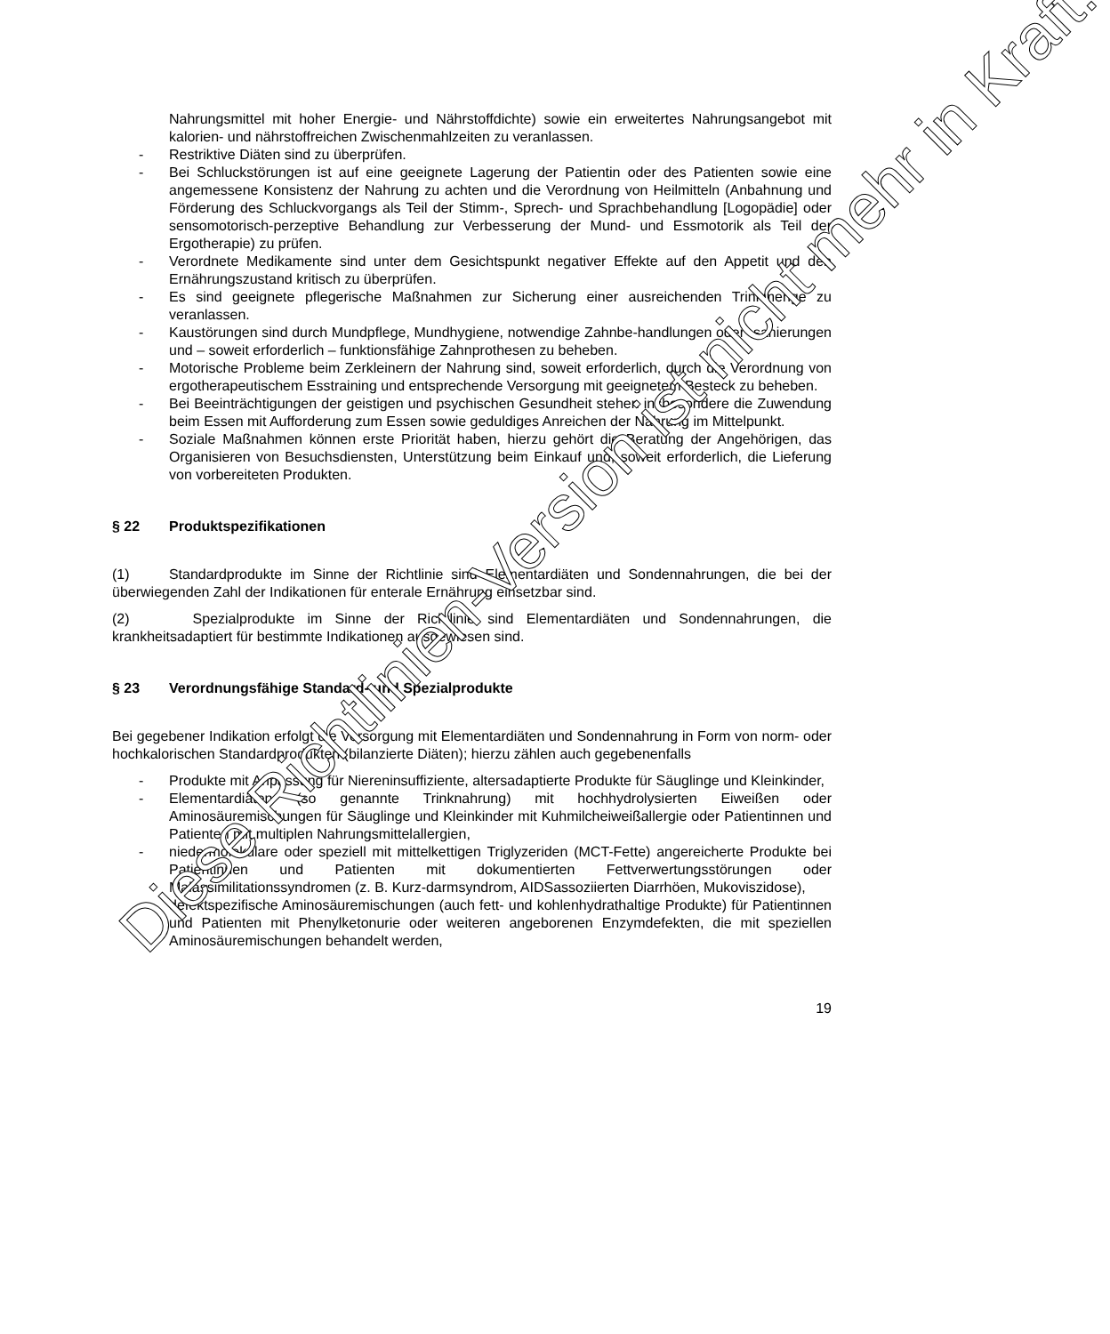Nahrungsmittel mit hoher Energie- und Nährstoffdichte) sowie ein erweitertes Nahrungsangebot mit kalorien- und nährstoffreichen Zwischenmahlzeiten zu veranlassen.
- Restriktive Diäten sind zu überprüfen.
- Bei Schluckstörungen ist auf eine geeignete Lagerung der Patientin oder des Patienten sowie eine angemessene Konsistenz der Nahrung zu achten und die Verordnung von Heilmitteln (Anbahnung und Förderung des Schluckvorgangs als Teil der Stimm-, Sprech- und Sprachbehandlung [Logopädie] oder sensomotorisch-perzeptive Behandlung zur Verbesserung der Mund- und Essmotorik als Teil der Ergotherapie) zu prüfen.
- Verordnete Medikamente sind unter dem Gesichtspunkt negativer Effekte auf den Appetit und den Ernährungszustand kritisch zu überprüfen.
- Es sind geeignete pflegerische Maßnahmen zur Sicherung einer ausreichenden Trinkmenge zu veranlassen.
- Kaustörungen sind durch Mundpflege, Mundhygiene, notwendige Zahnbe-handlungen oder -sanierungen und – soweit erforderlich – funktionsfähige Zahnprothesen zu beheben.
- Motorische Probleme beim Zerkleinern der Nahrung sind, soweit erforderlich, durch die Verordnung von ergotherapeutischem Esstraining und entsprechende Versorgung mit geeignetem Besteck zu beheben.
- Bei Beeinträchtigungen der geistigen und psychischen Gesundheit stehen insbesondere die Zuwendung beim Essen mit Aufforderung zum Essen sowie geduldiges Anreichen der Nahrung im Mittelpunkt.
- Soziale Maßnahmen können erste Priorität haben, hierzu gehört die Beratung der Angehörigen, das Organisieren von Besuchsdiensten, Unterstützung beim Einkauf und, soweit erforderlich, die Lieferung von vorbereiteten Produkten.
§ 22 Produktspezifikationen
(1) Standardprodukte im Sinne der Richtlinie sind Elementardiäten und Sondennahrungen, die bei der überwiegenden Zahl der Indikationen für enterale Ernährung einsetzbar sind.
(2) Spezialprodukte im Sinne der Richtlinie sind Elementardiäten und Sondennahrungen, die krankheitsadaptiert für bestimmte Indikationen ausgewiesen sind.
§ 23 Verordnungsfähige Standard- und Spezialprodukte
Bei gegebener Indikation erfolgt die Versorgung mit Elementardiäten und Sondennahrung in Form von norm- oder hochkalorischen Standardprodukten (bilanzierte Diäten); hierzu zählen auch gegebenenfalls
- Produkte mit Anpassung für Niereninsuffiziente, altersadaptierte Produkte für Säuglinge und Kleinkinder,
- Elementardiäten (so genannte Trinknahrung) mit hochhydrolysierten Eiweißen oder Aminosäuremischungen für Säuglinge und Kleinkinder mit Kuhmilcheiweißallergie oder Patientinnen und Patienten mit multiplen Nahrungsmittelallergien,
- niedermolekulare oder speziell mit mittelkettigen Triglyzeriden (MCT-Fette) angereicherte Produkte bei Patientinnen und Patienten mit dokumentierten Fettverwertungsstörungen oder Malassimilitationssyndromen (z. B. Kurz-darmsyndrom, AIDSassoziierten Diarrhöen, Mukoviszidose),
- defektspezifische Aminosäuremischungen (auch fett- und kohlenhydrathaltige Produkte) für Patientinnen und Patienten mit Phenylketonurie oder weiteren angeborenen Enzymdefekten, die mit speziellen Aminosäuremischungen behandelt werden,
19
Diese Richtlinien-Version ist nicht mehr in Kraft.